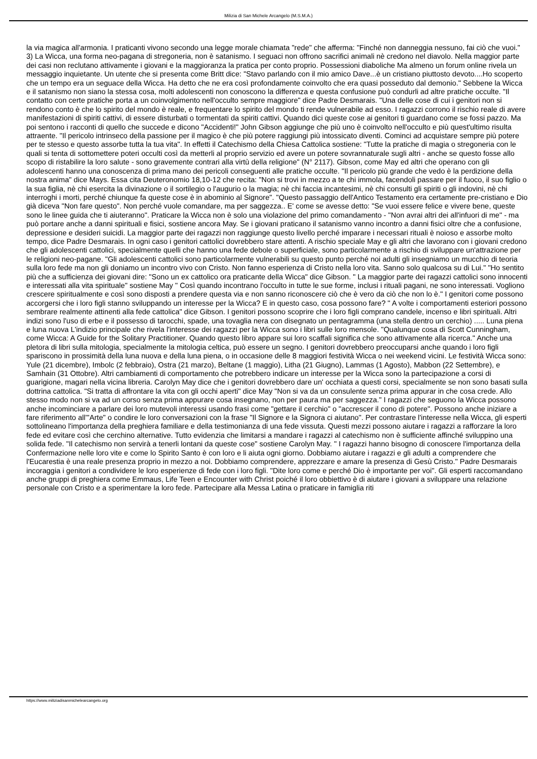Milizia di San Michele Arcangelo (M.S.M.A.)
la via magica all'armonia. I praticanti vivono secondo una legge morale chiamata "rede" che afferma: "Finché non danneggia nessuno, fai ciò che vuoi." 3) La Wicca, una forma neo-pagana di stregoneria, non è satanismo. I seguaci non offrono sacrifici animali nè credono nel diavolo. Nella maggior parte dei casi non reclutano attivamente i giovani e la maggioranza la pratica per conto proprio. Possessioni diaboliche Ma almeno un forum online rivela un messaggio inquietante. Un utente che si presenta come Britt dice: "Stavo parlando con il mio amico Dave...è un cristiano piuttosto devoto....Ho scoperto che un tempo era un seguace della Wicca. Ha detto che ne era così profondamente coinvolto che era quasi posseduto dal demonio." Sebbene la Wicca e il satanismo non siano la stessa cosa, molti adolescenti non conoscono la differenza e questa confusione può condurli ad altre pratiche occulte. "Il contatto con certe pratiche porta a un coinvolgimento nell'occulto sempre maggiore" dice Padre Desmarais. "Una delle cose di cui i genitori non si rendono conto è che lo spirito del mondo è reale, e frequentare lo spirito del mondo ti rende vulnerabile ad esso. I ragazzi corrono il rischio reale di avere manifestazioni di spiriti cattivi, di essere disturbati o tormentati da spiriti cattivi. Quando dici queste cose ai genitori ti guardano come se fossi pazzo. Ma poi sentono i racconti di quello che succede e dicono "Accidenti!" John Gibson aggiunge che più uno è coinvolto nell'occulto e più quest'ultimo risulta attraente. "Il pericolo intrinseco della passione per il magico è che più potere raggiungi più intossicato diventi. Cominci ad acquistare sempre più potere per te stesso e questo assorbe tutta la tua vita". In effetti il Catechismo della Chiesa Cattolica sostiene: "Tutte la pratiche di magia o stregoneria con le quali si tenta di sottomettere poteri occulti così da metterli al proprio servizio ed avere un potere sovrannaturale sugli altri - anche se questo fosse allo scopo di ristabilire la loro salute - sono gravemente contrari alla virtù della religione" (N° 2117). Gibson, come May ed altri che operano con gli adolescenti hanno una conoscenza di prima mano dei pericoli conseguenti alle pratiche occulte. "Il pericolo più grande che vedo è la perdizione della nostra anima" dice Mays. Essa cita Deuteronomio 18,10-12 che recita: "Non si trovi in mezzo a te chi immola, facendoli passare per il fuoco, il suo figlio o la sua figlia, nè chi esercita la divinazione o il sortilegio o l'augurio o la magia; nè chi faccia incantesimi, nè chi consulti gli spiriti o gli indovini, nè chi interroghi i morti, perché chiunque fa queste cose è in abominio al Signore". "Questo passaggio dell'Antico Testamento era certamente pre-cristiano e Dio già diceva "Non fare questo". Non perché vuole comandare, ma per saggezza.. E' come se avesse detto: "Se vuoi essere felice e vivere bene, queste sono le linee guida che ti aiuteranno". Praticare la Wicca non è solo una violazione del primo comandamento - "Non avrai altri dei all'infuori di me" - ma può portare anche a danni spirituali e fisici, sostiene ancora May. Se i giovani praticano il satanismo vanno incontro a danni fisici oltre che a confusione, depressione e desideri suicidi. La maggior parte dei ragazzi non raggiunge questo livello perché imparare i necessari rituali è noioso e assorbe molto tempo, dice Padre Desmarais. In ogni caso i genitori cattolici dovrebbero stare attenti. A rischio speciale May e gli altri che lavorano con i giovani credono che gli adolescenti cattolici, specialmente quelli che hanno una fede debole o superficiale, sono particolarmente a rischio di sviluppare un'attrazione per le religioni neo-pagane. "Gli adolescenti cattolici sono particolarmente vulnerabili su questo punto perché noi adulti gli insegniamo un mucchio di teoria sulla loro fede ma non gli doniamo un incontro vivo con Cristo. Non fanno esperienza di Cristo nella loro vita. Sanno solo qualcosa su di Lui." "Ho sentito più che a sufficienza dei giovani dire: "Sono un ex cattolico ora praticante della Wicca" dice Gibson. " La maggior parte dei ragazzi cattolici sono innocenti e interessati alla vita spirituale" sostiene May " Così quando incontrano l'occulto in tutte le sue forme, inclusi i rituali pagani, ne sono interessati. Vogliono crescere spiritualmente e così sono disposti a prendere questa via e non sanno riconoscere ciò che è vero da ciò che non lo è." I genitori come possono accorgersi che i loro figli stanno sviluppando un interesse per la Wicca? E in questo caso, cosa possono fare? " A volte i comportamenti esteriori possono sembrare realmente attinenti alla fede cattolica" dice Gibson. I genitori possono scoprire che i loro figli comprano candele, incenso e libri spirituali. Altri indizi sono l'uso di erbe e il possesso di tarocchi, spade, una tovaglia nera con disegnato un pentagramma (una stella dentro un cerchio) ..... Luna piena e luna nuova L'indizio principale che rivela l'interesse dei ragazzi per la Wicca sono i libri sulle loro mensole. "Qualunque cosa di Scott Cunningham, come Wicca: A Guide for the Solitary Practitioner. Quando questo libro appare sui loro scaffali significa che sono attivamente alla ricerca." Anche una pletora di libri sulla mitologia, specialmente la mitologia celtica, può essere un segno. I genitori dovrebbero preoccuparsi anche quando i loro figli spariscono in prossimità della luna nuova e della luna piena, o in occasione delle 8 maggiori festività Wicca o nei weekend vicini. Le festività Wicca sono: Yule (21 dicembre), Imbolc (2 febbraio), Ostra (21 marzo), Beltane (1 maggio), Litha (21 Giugno), Lammas (1 Agosto), Mabbon (22 Settembre), e Samhain (31 Ottobre). Altri cambiamenti di comportamento che potrebbero indicare un interesse per la Wicca sono la partecipazione a corsi di guarigione, magari nella vicina libreria. Carolyn May dice che i genitori dovrebbero dare un' occhiata a questi corsi, specialmente se non sono basati sulla dottrina cattolica. "Si tratta di affrontare la vita con gli occhi aperti" dice May "Non si va da un consulente senza prima appurar in che cosa crede. Allo stesso modo non si va ad un corso senza prima appurare cosa insegnano, non per paura ma per saggezza." I ragazzi che seguono la Wicca possono anche incominciare a parlare dei loro mutevoli interessi usando frasi come "gettare il cerchio" o "accrescer il cono di potere". Possono anche iniziare a fare riferimento all'"Arte" o condire le loro conversazioni con la frase "Il Signore e la Signora ci aiutano". Per contrastare l'interesse nella Wicca, gli esperti sottolineano l'importanza della preghiera familiare e della testimonianza di una fede vissuta. Questi mezzi possono aiutare i ragazzi a rafforzare la loro fede ed evitare così che cerchino alternative. Tutto evidenzia che limitarsi a mandare i ragazzi al catechismo non è sufficiente affinché sviluppino una solida fede. "Il catechismo non servirà a tenerli lontani da queste cose" sostiene Carolyn May. " I ragazzi hanno bisogno di conoscere l'importanza della Confermazione nelle loro vite e come lo Spirito Santo è con loro e li aiuta ogni giorno. Dobbiamo aiutare i ragazzi e gli adulti a comprendere che l'Eucarestia è una reale presenza proprio in mezzo a noi. Dobbiamo comprendere, apprezzare e amare la presenza di Gesù Cristo." Padre Desmarais incoraggia i genitori a condividere le loro esperienze di fede con i loro figli. "Dite loro come e perché Dio è importante per voi". Gli esperti raccomandano anche gruppi di preghiera come Emmaus, Life Teen e Encounter with Christ poiché il loro obbiettivo è di aiutare i giovani a sviluppare una relazione personale con Cristo e a sperimentare la loro fede. Partecipare alla Messa Latina o praticare in famiglia riti
https://www.miliziadisanmichelearcangelo.org